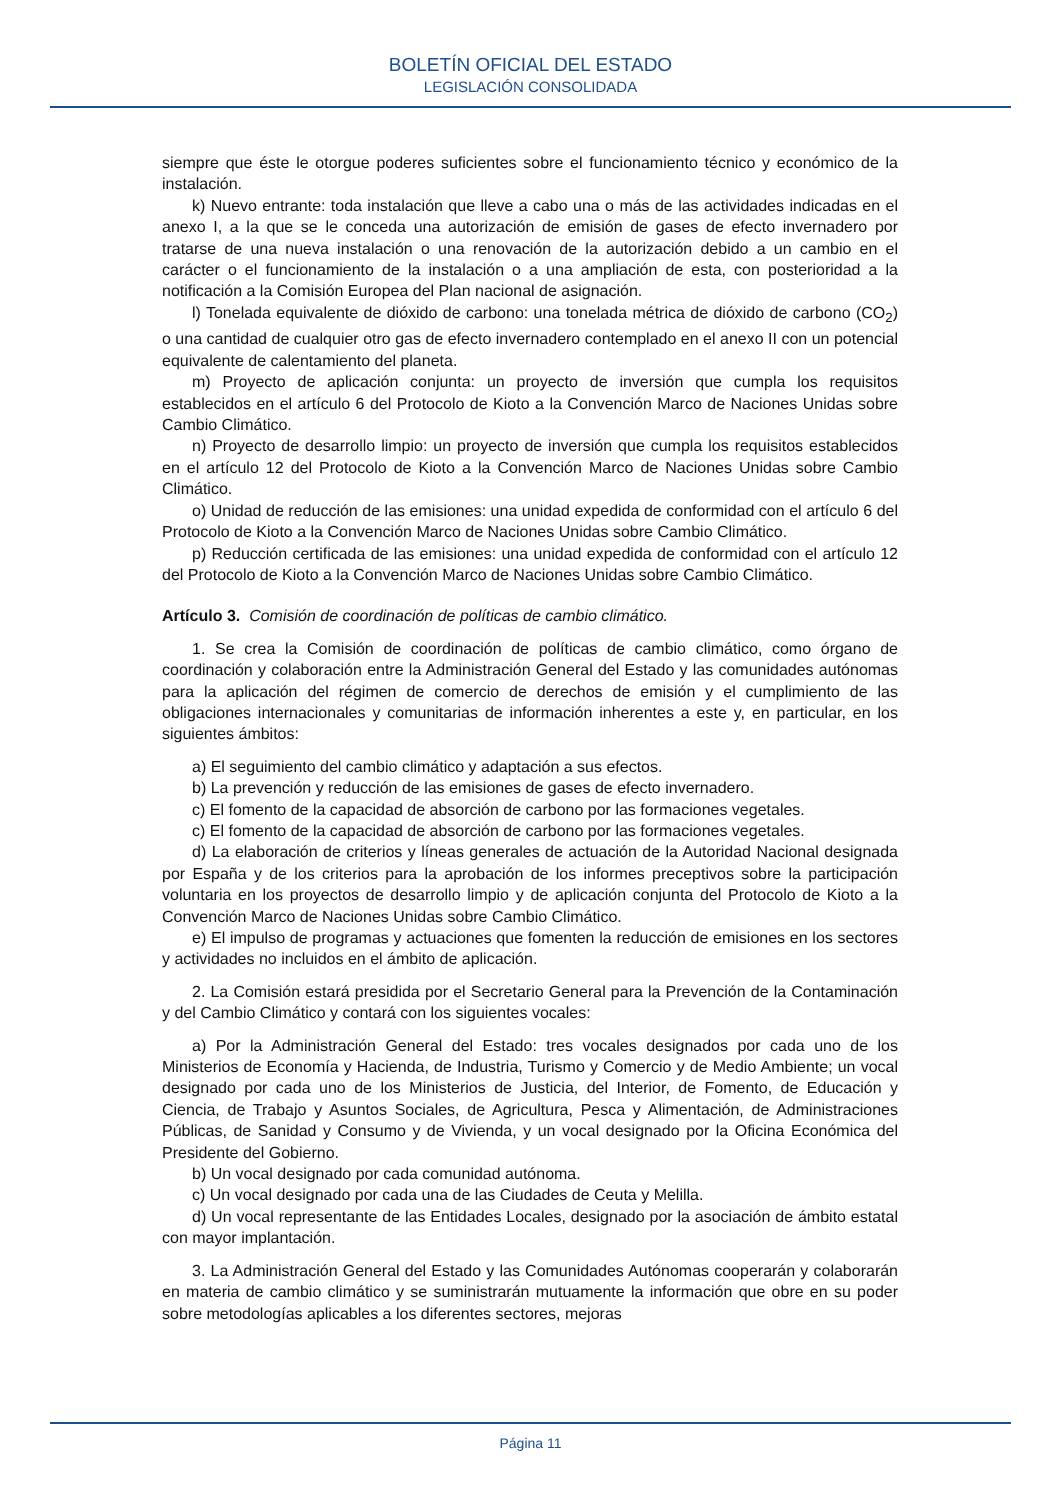BOLETÍN OFICIAL DEL ESTADO
LEGISLACIÓN CONSOLIDADA
siempre que éste le otorgue poderes suficientes sobre el funcionamiento técnico y económico de la instalación.
k) Nuevo entrante: toda instalación que lleve a cabo una o más de las actividades indicadas en el anexo I, a la que se le conceda una autorización de emisión de gases de efecto invernadero por tratarse de una nueva instalación o una renovación de la autorización debido a un cambio en el carácter o el funcionamiento de la instalación o a una ampliación de esta, con posterioridad a la notificación a la Comisión Europea del Plan nacional de asignación.
l) Tonelada equivalente de dióxido de carbono: una tonelada métrica de dióxido de carbono (CO<sub>2</sub>) o una cantidad de cualquier otro gas de efecto invernadero contemplado en el anexo II con un potencial equivalente de calentamiento del planeta.
m) Proyecto de aplicación conjunta: un proyecto de inversión que cumpla los requisitos establecidos en el artículo 6 del Protocolo de Kioto a la Convención Marco de Naciones Unidas sobre Cambio Climático.
n) Proyecto de desarrollo limpio: un proyecto de inversión que cumpla los requisitos establecidos en el artículo 12 del Protocolo de Kioto a la Convención Marco de Naciones Unidas sobre Cambio Climático.
o) Unidad de reducción de las emisiones: una unidad expedida de conformidad con el artículo 6 del Protocolo de Kioto a la Convención Marco de Naciones Unidas sobre Cambio Climático.
p) Reducción certificada de las emisiones: una unidad expedida de conformidad con el artículo 12 del Protocolo de Kioto a la Convención Marco de Naciones Unidas sobre Cambio Climático.
Artículo 3. Comisión de coordinación de políticas de cambio climático.
1. Se crea la Comisión de coordinación de políticas de cambio climático, como órgano de coordinación y colaboración entre la Administración General del Estado y las comunidades autónomas para la aplicación del régimen de comercio de derechos de emisión y el cumplimiento de las obligaciones internacionales y comunitarias de información inherentes a este y, en particular, en los siguientes ámbitos:
a) El seguimiento del cambio climático y adaptación a sus efectos.
b) La prevención y reducción de las emisiones de gases de efecto invernadero.
c) El fomento de la capacidad de absorción de carbono por las formaciones vegetales.
c) El fomento de la capacidad de absorción de carbono por las formaciones vegetales.
d) La elaboración de criterios y líneas generales de actuación de la Autoridad Nacional designada por España y de los criterios para la aprobación de los informes preceptivos sobre la participación voluntaria en los proyectos de desarrollo limpio y de aplicación conjunta del Protocolo de Kioto a la Convención Marco de Naciones Unidas sobre Cambio Climático.
e) El impulso de programas y actuaciones que fomenten la reducción de emisiones en los sectores y actividades no incluidos en el ámbito de aplicación.
2. La Comisión estará presidida por el Secretario General para la Prevención de la Contaminación y del Cambio Climático y contará con los siguientes vocales:
a) Por la Administración General del Estado: tres vocales designados por cada uno de los Ministerios de Economía y Hacienda, de Industria, Turismo y Comercio y de Medio Ambiente; un vocal designado por cada uno de los Ministerios de Justicia, del Interior, de Fomento, de Educación y Ciencia, de Trabajo y Asuntos Sociales, de Agricultura, Pesca y Alimentación, de Administraciones Públicas, de Sanidad y Consumo y de Vivienda, y un vocal designado por la Oficina Económica del Presidente del Gobierno.
b) Un vocal designado por cada comunidad autónoma.
c) Un vocal designado por cada una de las Ciudades de Ceuta y Melilla.
d) Un vocal representante de las Entidades Locales, designado por la asociación de ámbito estatal con mayor implantación.
3. La Administración General del Estado y las Comunidades Autónomas cooperarán y colaborarán en materia de cambio climático y se suministrarán mutuamente la información que obre en su poder sobre metodologías aplicables a los diferentes sectores, mejoras
Página 11